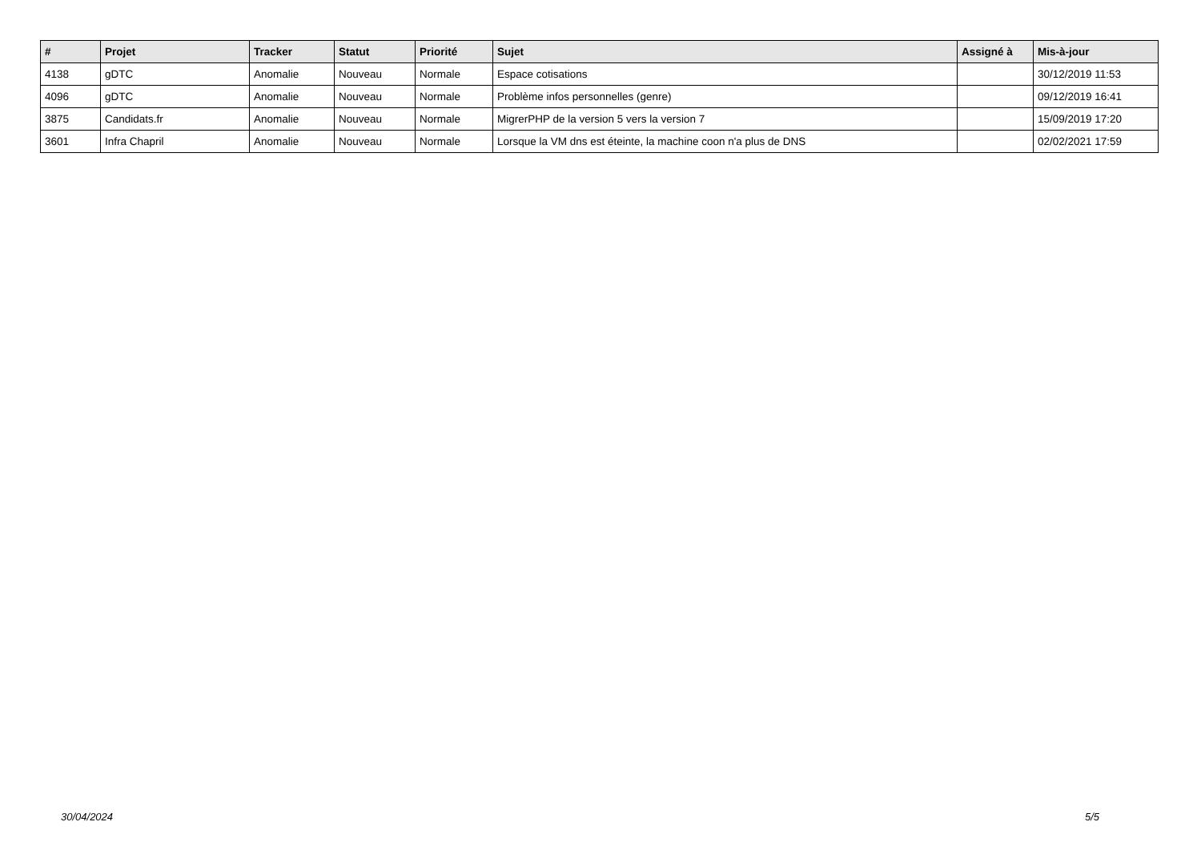| # | Projet | Tracker | Statut | Priorité | Sujet | Assigné à | Mis-à-jour |
| --- | --- | --- | --- | --- | --- | --- | --- |
| 4138 | gDTC | Anomalie | Nouveau | Normale | Espace cotisations | | 30/12/2019 11:53 |
| 4096 | gDTC | Anomalie | Nouveau | Normale | Problème infos personnelles (genre) | | 09/12/2019 16:41 |
| 3875 | Candidats.fr | Anomalie | Nouveau | Normale | MigrerPHP de la version 5 vers la version 7 | | 15/09/2019 17:20 |
| 3601 | Infra Chapril | Anomalie | Nouveau | Normale | Lorsque la VM dns est éteinte, la machine coon n'a plus de DNS | | 02/02/2021 17:59 |
30/04/2024 5/5